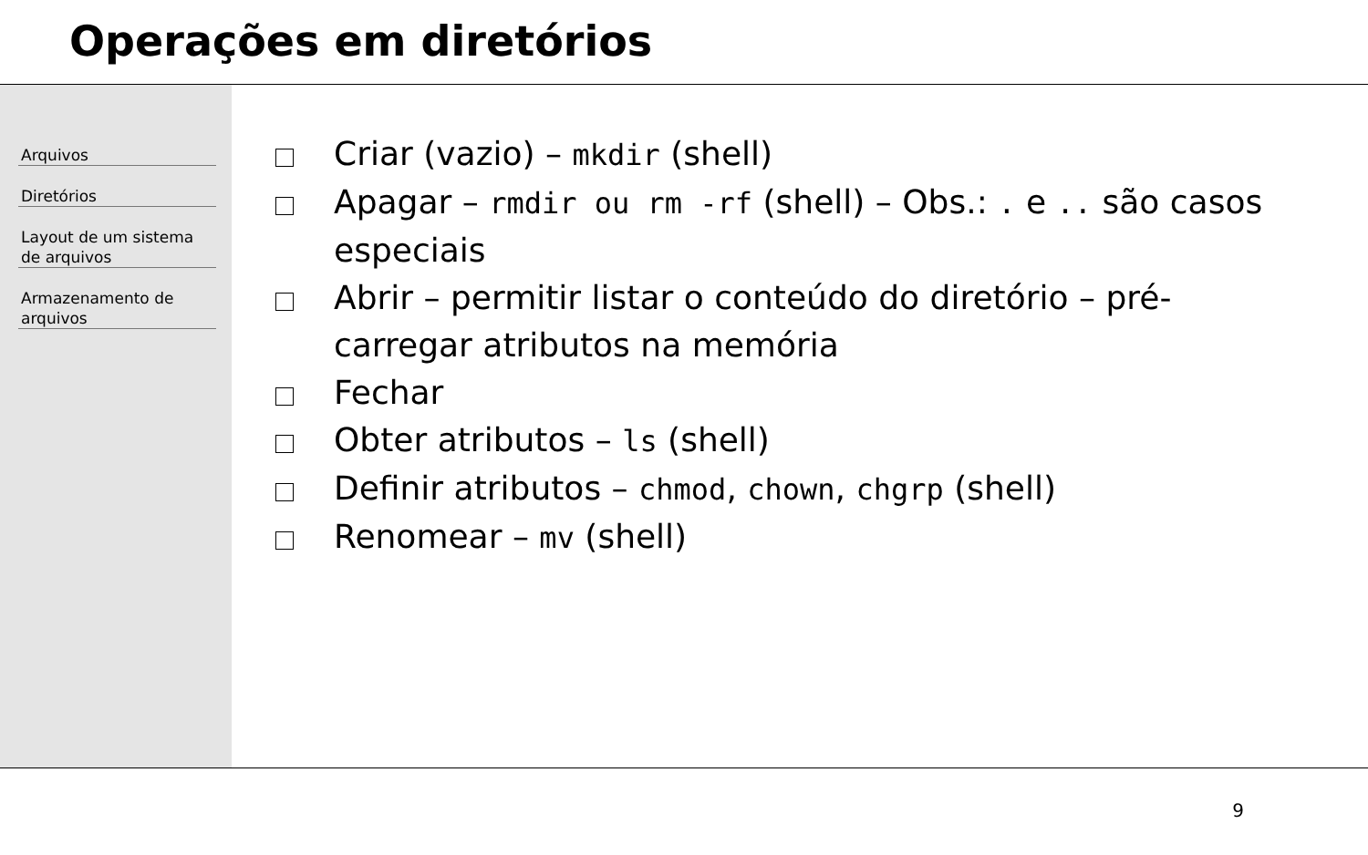Operações em diretórios
Arquivos
Diretórios
Layout de um sistema de arquivos
Armazenamento de arquivos
Criar (vazio) – mkdir (shell)
Apagar – rmdir ou rm -rf (shell) – Obs.: . e .. são casos especiais
Abrir – permitir listar o conteúdo do diretório – pré-carregar atributos na memória
Fechar
Obter atributos – ls (shell)
Definir atributos – chmod, chown, chgrp (shell)
Renomear – mv (shell)
9